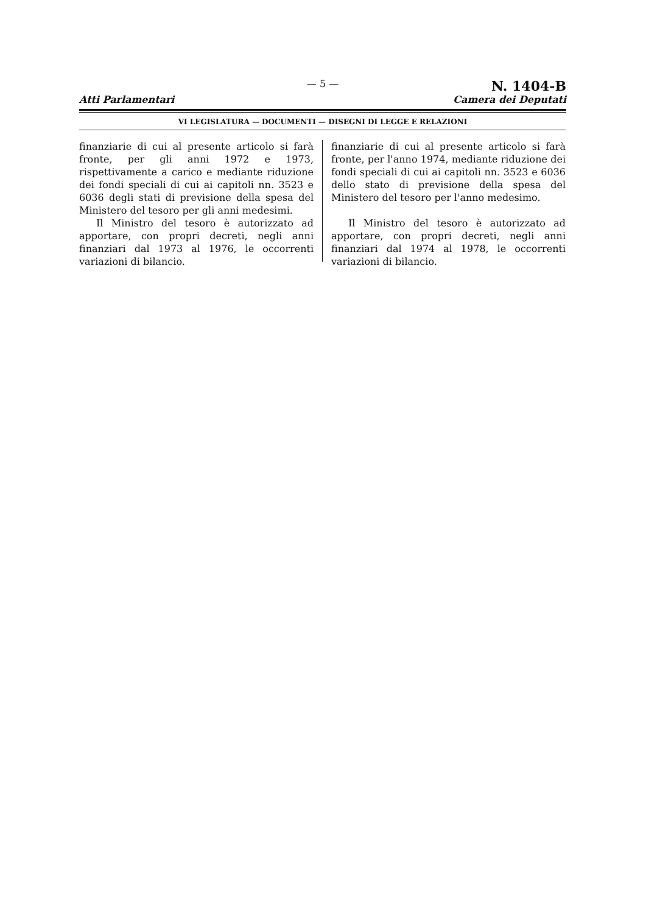Atti Parlamentari
— 5 —
N. 1404-B
Camera dei Deputati
VI LEGISLATURA — DOCUMENTI — DISEGNI DI LEGGE E RELAZIONI
finanziarie di cui al presente articolo si farà fronte, per gli anni 1972 e 1973, rispettivamente a carico e mediante riduzione dei fondi speciali di cui ai capitoli nn. 3523 e 6036 degli stati di previsione della spesa del Ministero del tesoro per gli anni medesimi.
Il Ministro del tesoro è autorizzato ad apportare, con propri decreti, negli anni finanziari dal 1973 al 1976, le occorrenti variazioni di bilancio.
finanziarie di cui al presente articolo si farà fronte, per l'anno 1974, mediante riduzione dei fondi speciali di cui ai capitoli nn. 3523 e 6036 dello stato di previsione della spesa del Ministero del tesoro per l'anno medesimo.
Il Ministro del tesoro è autorizzato ad apportare, con propri decreti, negli anni finanziari dal 1974 al 1978, le occorrenti variazioni di bilancio.